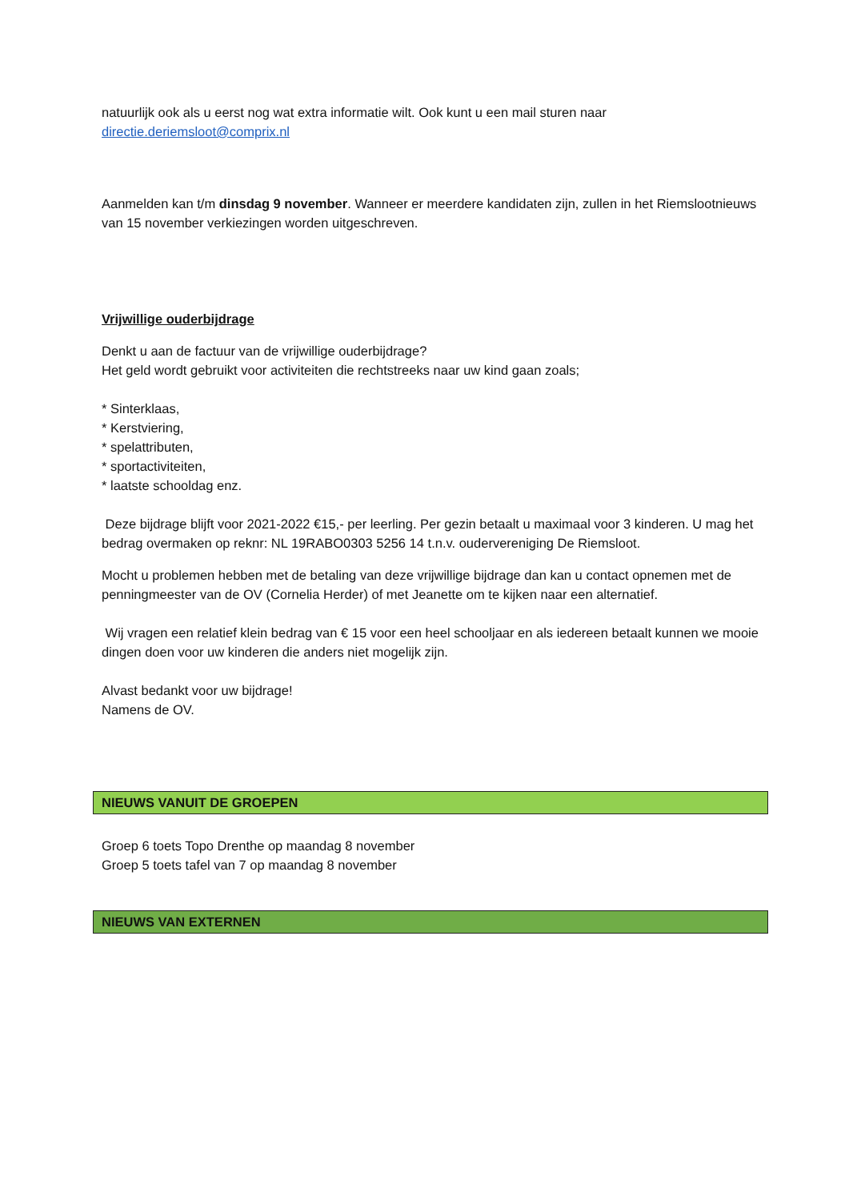natuurlijk ook als u eerst nog wat extra informatie wilt. Ook kunt u een mail sturen naar
directie.deriemsloot@comprix.nl
Aanmelden kan t/m dinsdag 9 november. Wanneer er meerdere kandidaten zijn, zullen in het Riemslootnieuws van 15 november verkiezingen worden uitgeschreven.
Vrijwillige ouderbijdrage
Denkt u aan de factuur van de vrijwillige ouderbijdrage?
Het geld wordt gebruikt voor activiteiten die rechtstreeks naar uw kind gaan zoals;
* Sinterklaas,
* Kerstviering,
* spelattributen,
* sportactiviteiten,
* laatste schooldag enz.
Deze bijdrage blijft voor 2021-2022 €15,- per leerling. Per gezin betaalt u maximaal voor 3 kinderen. U mag het bedrag overmaken op reknr: NL 19RABO0303 5256 14 t.n.v. oudervereniging De Riemsloot.
Mocht u problemen hebben met de betaling van deze vrijwillige bijdrage dan kan u contact opnemen met de penningmeester van de OV (Cornelia Herder) of met Jeanette om te kijken naar een alternatief.
Wij vragen een relatief klein bedrag van € 15 voor een heel schooljaar en als iedereen betaalt kunnen we mooie dingen doen voor uw kinderen die anders niet mogelijk zijn.
Alvast bedankt voor uw bijdrage!
Namens de OV.
NIEUWS VANUIT DE GROEPEN
Groep 6 toets Topo Drenthe op maandag 8 november
Groep 5 toets tafel van 7 op maandag 8 november
NIEUWS VAN EXTERNEN